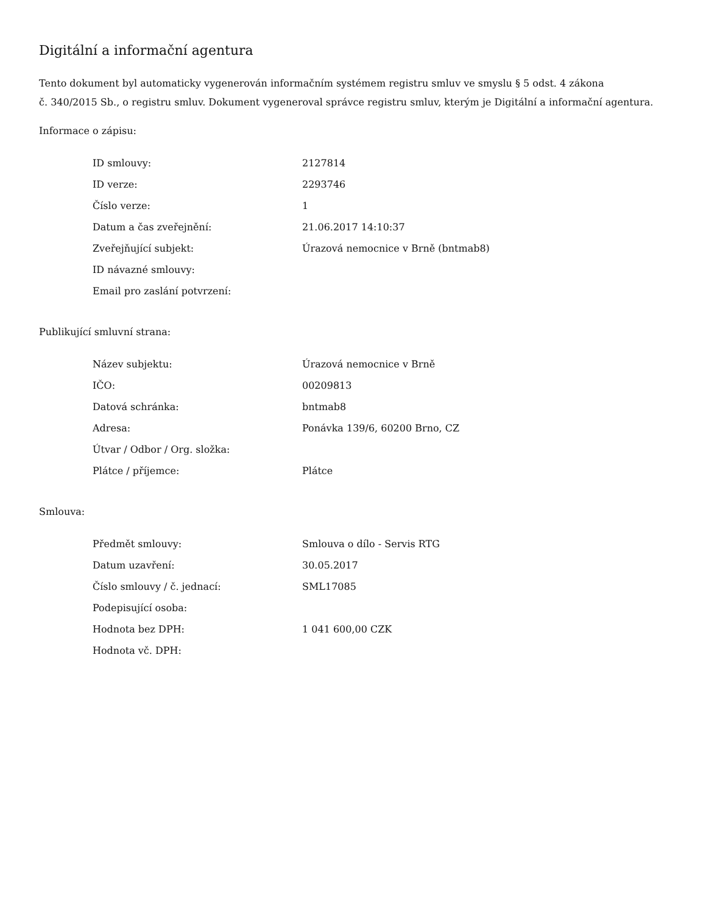Digitální a informační agentura
Tento dokument byl automaticky vygenerován informačním systémem registru smluv ve smyslu § 5 odst. 4 zákona
č. 340/2015 Sb., o registru smluv. Dokument vygeneroval správce registru smluv, kterým je Digitální a informační agentura.
Informace o zápisu:
| ID smlouvy: | 2127814 |
| ID verze: | 2293746 |
| Číslo verze: | 1 |
| Datum a čas zveřejnění: | 21.06.2017 14:10:37 |
| Zveřejňující subjekt: | Úrazová nemocnice v Brně (bntmab8) |
| ID návazné smlouvy: | |
| Email pro zaslání potvrzení: | |
Publikující smluvní strana:
| Název subjektu: | Úrazová nemocnice v Brně |
| IČO: | 00209813 |
| Datová schránka: | bntmab8 |
| Adresa: | Ponávka 139/6, 60200 Brno, CZ |
| Útvar / Odbor / Org. složka: | |
| Plátce / příjemce: | Plátce |
Smlouva:
| Předmět smlouvy: | Smlouva o dílo - Servis RTG |
| Datum uzavření: | 30.05.2017 |
| Číslo smlouvy / č. jednací: | SML17085 |
| Podepisující osoba: | |
| Hodnota bez DPH: | 1 041 600,00 CZK |
| Hodnota vč. DPH: | |